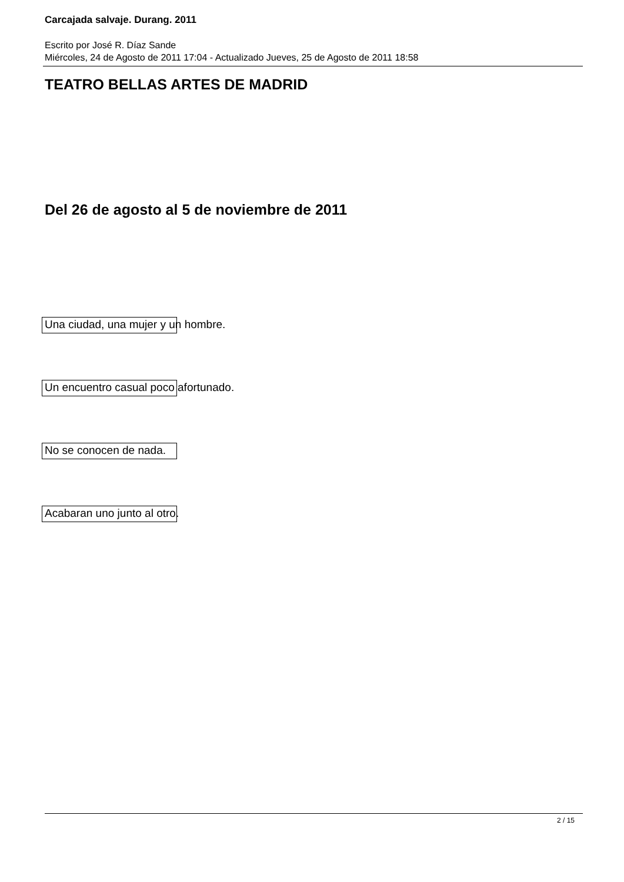Carcajada salvaje. Durang. 2011
Escrito por José R. Díaz Sande
Miércoles, 24 de Agosto de 2011 17:04 - Actualizado Jueves, 25 de Agosto de 2011 18:58
TEATRO BELLAS ARTES DE MADRID
Del 26 de agosto al 5 de noviembre de 2011
Una ciudad, una mujer y un hombre.
Un encuentro casual poco afortunado.
No se conocen de nada.
Acabaran uno junto al otro.
2 / 15